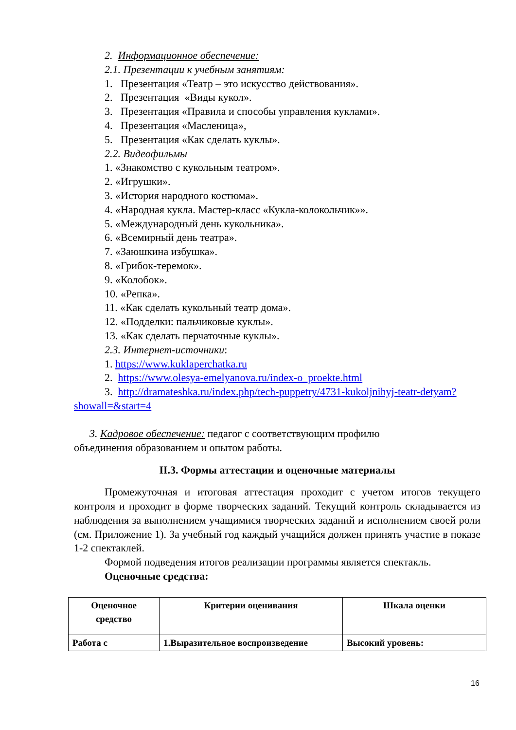2. Информационное обеспечение:
2.1. Презентации к учебным занятиям:
1. Презентация «Театр – это искусство действования».
2. Презентация «Виды кукол».
3. Презентация «Правила и способы управления куклами».
4. Презентация «Масленица»,
5. Презентация «Как сделать куклы».
2.2. Видеофильмы
1. «Знакомство с кукольным театром».
2. «Игрушки».
3. «История народного костюма».
4. «Народная кукла. Мастер-класс «Кукла-колокольчик»».
5. «Международный день кукольника».
6. «Всемирный день театра».
7. «Заюшкина избушка».
8. «Грибок-теремок».
9. «Колобок».
10. «Репка».
11. «Как сделать кукольный театр дома».
12. «Подделки: пальчиковые куклы».
13. «Как сделать перчаточные куклы».
2.3. Интернет-источники:
1. https://www.kuklaperchatka.ru
2. https://www.olesya-emelyanova.ru/index-o_proekte.html
3. http://dramateshka.ru/index.php/tech-puppetry/4731-kukoljnihyj-teatr-detyam?showall=&start=4
3. Кадровое обеспечение: педагог с соответствующим профилю
объединения образованием и опытом работы.
II.3. Формы аттестации и оценочные материалы
Промежуточная и итоговая аттестация проходит с учетом итогов текущего контроля и проходит в форме творческих заданий. Текущий контроль складывается из наблюдения за выполнением учащимися творческих заданий и исполнением своей роли (см. Приложение 1). За учебный год каждый учащийся должен принять участие в показе 1-2 спектаклей.
Формой подведения итогов реализации программы является спектакль.
Оценочные средства:
| Оценочное средство | Критерии оценивания | Шкала оценки |
| --- | --- | --- |
| Работа с | 1.Выразительное воспроизведение | Высокий уровень: |
16